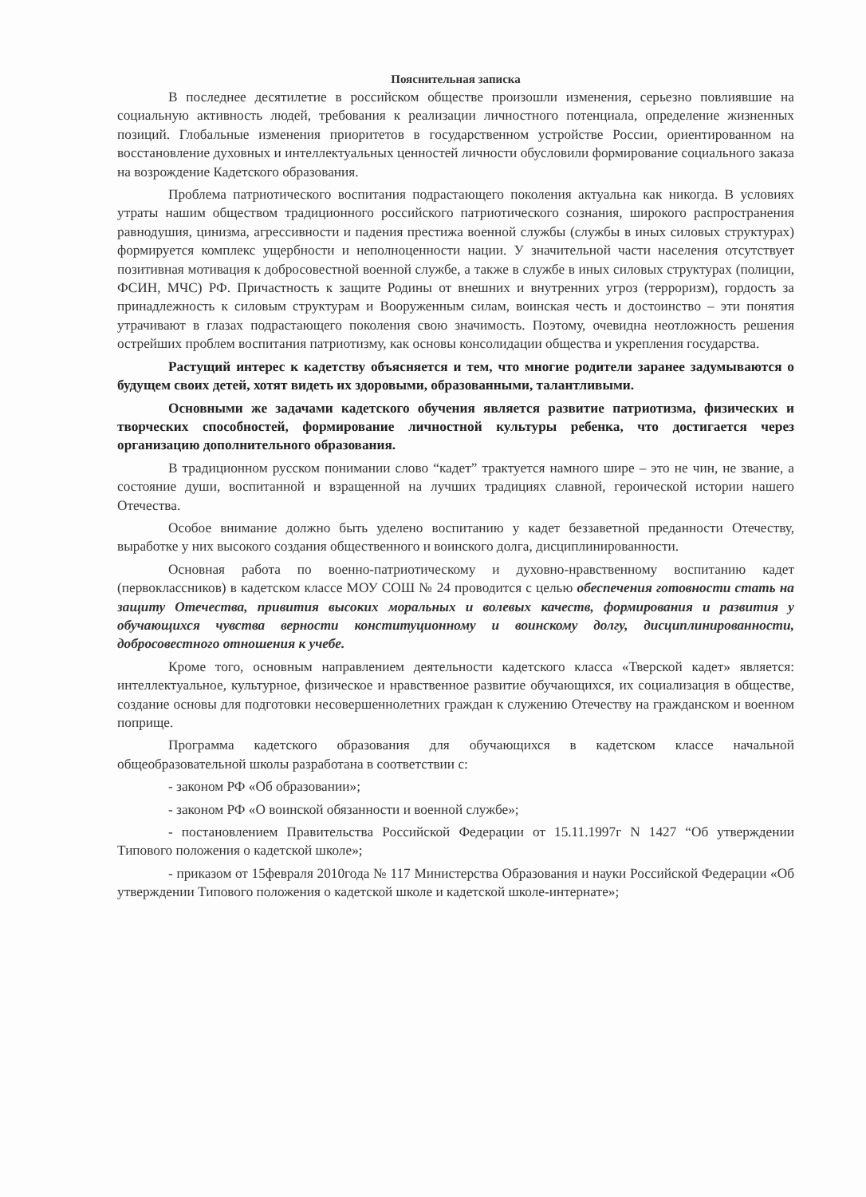Пояснительная записка
В последнее десятилетие в российском обществе произошли изменения, серьезно повлиявшие на социальную активность людей, требования к реализации личностного потенциала, определение жизненных позиций. Глобальные изменения приоритетов в государственном устройстве России, ориентированном на восстановление духовных и интеллектуальных ценностей личности обусловили формирование социального заказа на возрождение Кадетского образования.
Проблема патриотического воспитания подрастающего поколения актуальна как никогда. В условиях утраты нашим обществом традиционного российского патриотического сознания, широкого распространения равнодушия, цинизма, агрессивности и падения престижа военной службы (службы в иных силовых структурах) формируется комплекс ущербности и неполноценности нации. У значительной части населения отсутствует позитивная мотивация к добросовестной военной службе, а также в службе в иных силовых структурах (полиции, ФСИН, МЧС) РФ. Причастность к защите Родины от внешних и внутренних угроз (терроризм), гордость за принадлежность к силовым структурам и Вооруженным силам, воинская честь и достоинство – эти понятия утрачивают в глазах подрастающего поколения свою значимость. Поэтому, очевидна неотложность решения острейших проблем воспитания патриотизму, как основы консолидации общества и укрепления государства.
Растущий интерес к кадетству объясняется и тем, что многие родители заранее задумываются о будущем своих детей, хотят видеть их здоровыми, образованными, талантливыми.
Основными же задачами кадетского обучения является развитие патриотизма, физических и творческих способностей, формирование личностной культуры ребенка, что достигается через организацию дополнительного образования.
В традиционном русском понимании слово “кадет” трактуется намного шире – это не чин, не звание, а состояние души, воспитанной и взращенной на лучших традициях славной, героической истории нашего Отечества.
Особое внимание должно быть уделено воспитанию у кадет беззаветной преданности Отечеству, выработке у них высокого создания общественного и воинского долга, дисциплинированности.
Основная работа по военно-патриотическому и духовно-нравственному воспитанию кадет (первоклассников) в кадетском классе МОУ СОШ № 24 проводится с целью обеспечения готовности стать на защиту Отечества, привития высоких моральных и волевых качеств, формирования и развития у обучающихся чувства верности конституционному и воинскому долгу, дисциплинированности, добросовестного отношения к учебе.
Кроме того, основным направлением деятельности кадетского класса «Тверской кадет» является: интеллектуальное, культурное, физическое и нравственное развитие обучающихся, их социализация в обществе, создание основы для подготовки несовершеннолетних граждан к служению Отечеству на гражданском и военном поприще.
Программа кадетского образования для обучающихся в кадетском классе начальной общеобразовательной школы разработана в соответствии с:
- законом РФ «Об образовании»;
- законом РФ «О воинской обязанности и военной службе»;
- постановлением Правительства Российской Федерации от 15.11.1997г N 1427 “Об утверждении Типового положения о кадетской школе»;
- приказом от 15февраля 2010года № 117 Министерства Образования и науки Российской Федерации «Об утверждении Типового положения о кадетской школе и кадетской школе-интернате»;